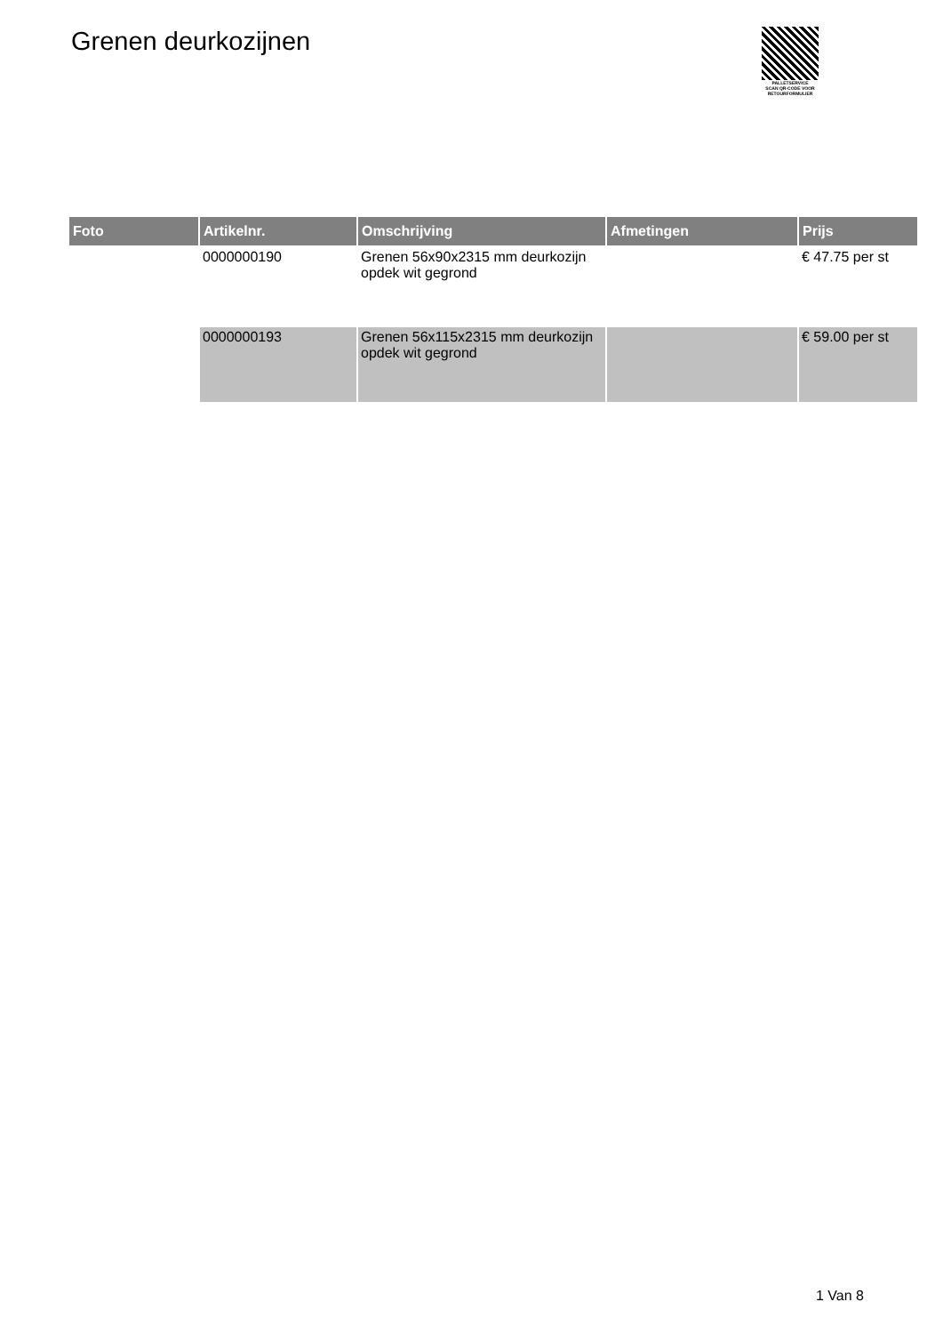Grenen deurkozijnen
PALLETSERVICE
SCAN QR-CODE VOOR RETOURFORMULIER
| Foto | Artikelnr. | Omschrijving | Afmetingen | Prijs |
| --- | --- | --- | --- | --- |
| | 0000000190 | Grenen 56x90x2315 mm deurkozijn opdek wit gegrond | | € 47.75 per st |
| | 0000000193 | Grenen 56x115x2315 mm deurkozijn opdek wit gegrond | | € 59.00 per st |
1 Van 8